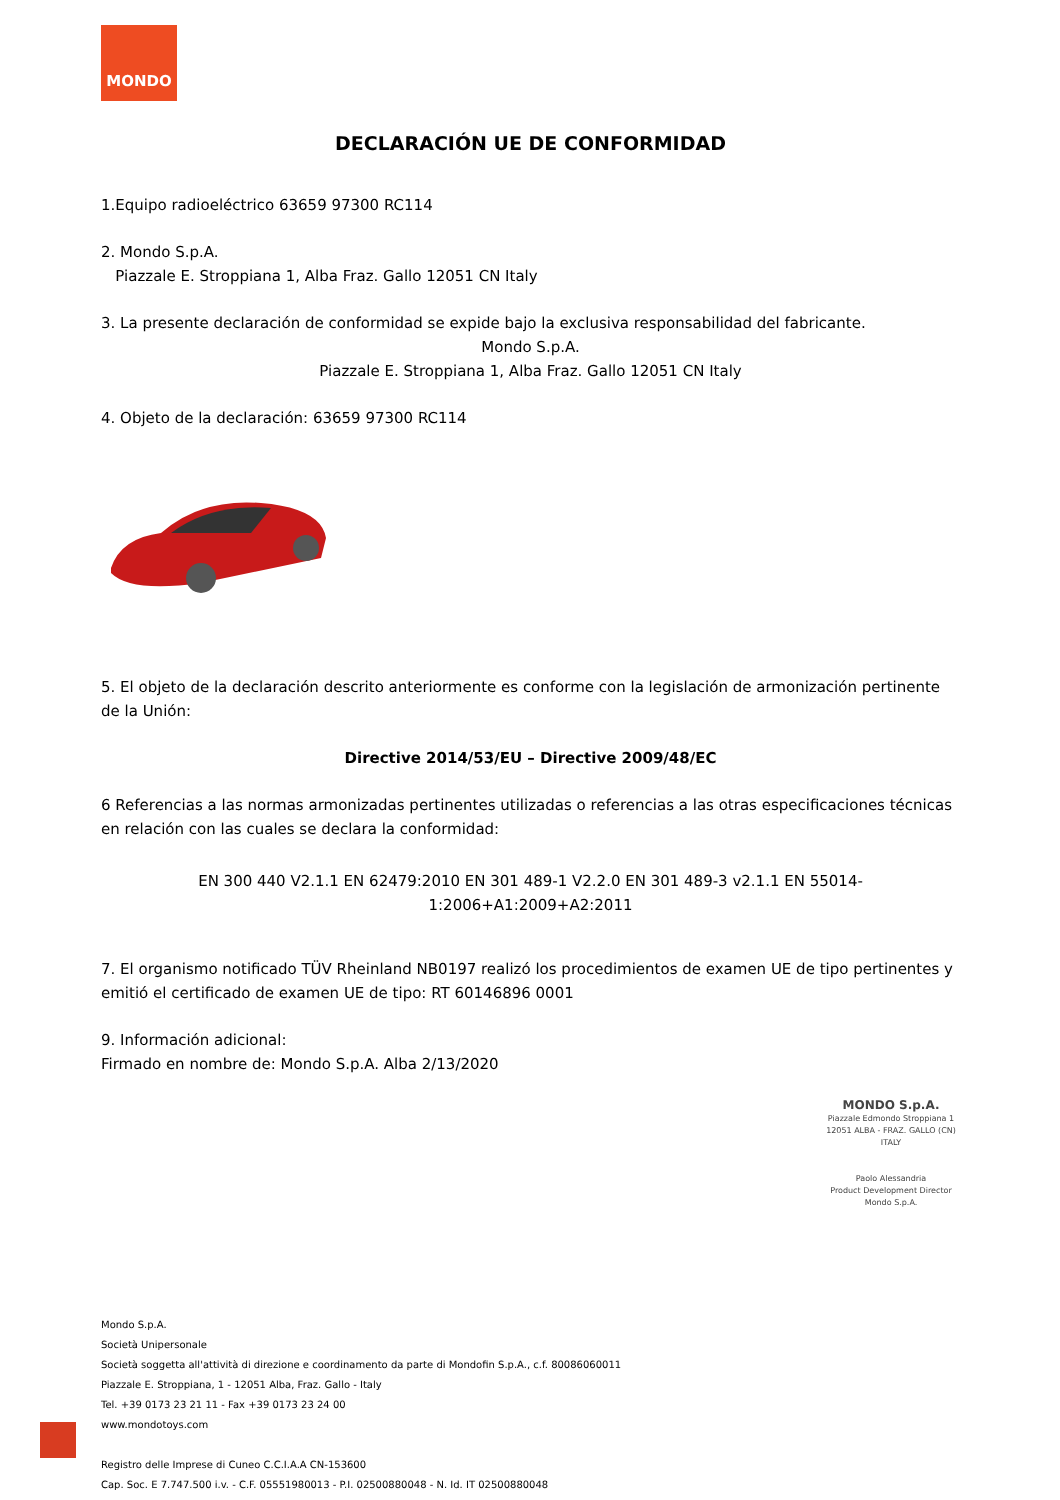MONDO
DECLARACIÓN UE DE CONFORMIDAD
1.Equipo radioeléctrico 63659 97300 RC114
2. Mondo S.p.A.
Piazzale E. Stroppiana 1, Alba Fraz. Gallo 12051 CN Italy
3. La presente declaración de conformidad se expide bajo la exclusiva responsabilidad del fabricante.
Mondo S.p.A.
Piazzale E. Stroppiana 1, Alba Fraz. Gallo 12051 CN Italy
4. Objeto de la declaración: 63659 97300 RC114
5. El objeto de la declaración descrito anteriormente es conforme con la legislación de armonización pertinente de la Unión:
Directive 2014/53/EU – Directive 2009/48/EC
6 Referencias a las normas armonizadas pertinentes utilizadas o referencias a las otras especificaciones técnicas en relación con las cuales se declara la conformidad:
EN 300 440 V2.1.1 EN 62479:2010 EN 301 489-1 V2.2.0 EN 301 489-3 v2.1.1 EN 55014-1:2006+A1:2009+A2:2011
7. El organismo notificado TÜV Rheinland NB0197 realizó los procedimientos de examen UE de tipo pertinentes y emitió el certificado de examen UE de tipo: RT 60146896 0001
9. Información adicional:
Firmado en nombre de: Mondo S.p.A. Alba 2/13/2020
MONDO S.p.A.
Piazzale Edmondo Stroppiana 1
12051 ALBA - FRAZ. GALLO (CN)
ITALY
Paolo Alessandria
Product Development Director
Mondo S.p.A.
Mondo S.p.A.
Società Unipersonale
Società soggetta all'attività di direzione e coordinamento da parte di Mondofin S.p.A., c.f. 80086060011
Piazzale E. Stroppiana, 1 - 12051 Alba, Fraz. Gallo - Italy
Tel. +39 0173 23 21 11 - Fax +39 0173 23 24 00
www.mondotoys.com
Registro delle Imprese di Cuneo C.C.I.A.A CN-153600
Cap. Soc. E 7.747.500 i.v. - C.F. 05551980013 - P.I. 02500880048 - N. Id. IT 02500880048